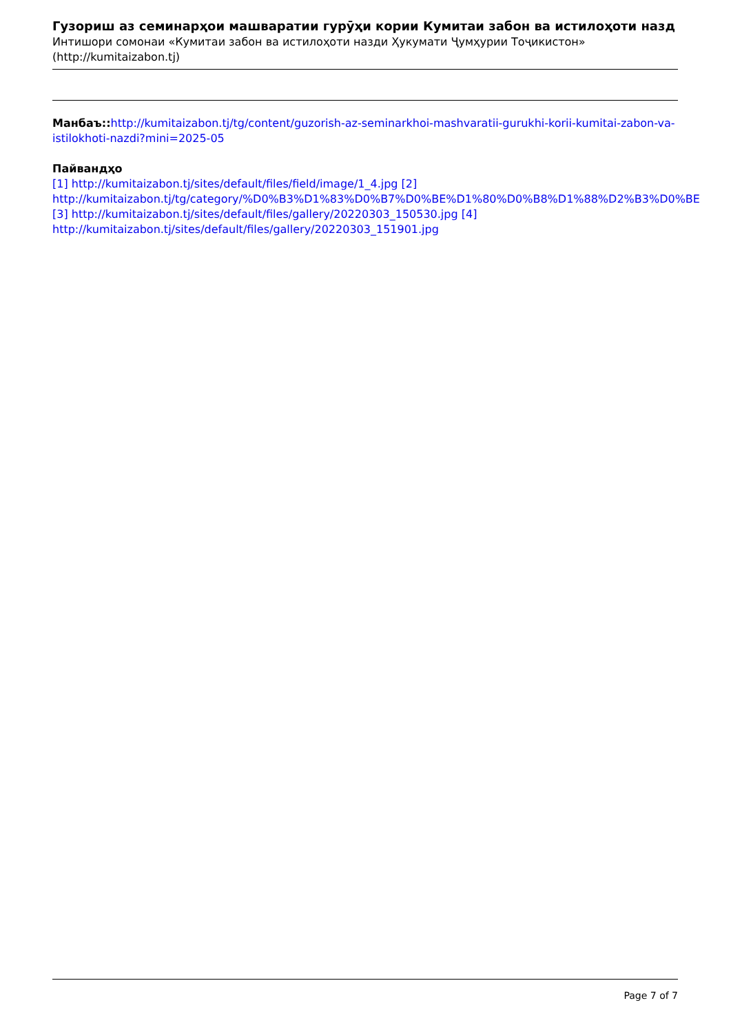Гузориш аз семинарҳои машваратии гурӯҳи кории Кумитаи забон ва истилоҳоти назд
Интишори сомонаи «Кумитаи забон ва истилоҳоти назди Ҳукумати Ҷумҳурии Тоҷикистон»
(http://kumitaizabon.tj)
Манбаъ:: http://kumitaizabon.tj/tg/content/guzorish-az-seminarkhoi-mashvaratii-gurukhi-korii-kumitai-zabon-va-istilokhoti-nazdi?mini=2025-05
Пайвандҳо
[1] http://kumitaizabon.tj/sites/default/files/field/image/1_4.jpg [2] http://kumitaizabon.tj/tg/category/%D0%B3%D1%83%D0%B7%D0%BE%D1%80%D0%B8%D1%88%D2%B3%D0%BE [3] http://kumitaizabon.tj/sites/default/files/gallery/20220303_150530.jpg [4] http://kumitaizabon.tj/sites/default/files/gallery/20220303_151901.jpg
Page 7 of 7